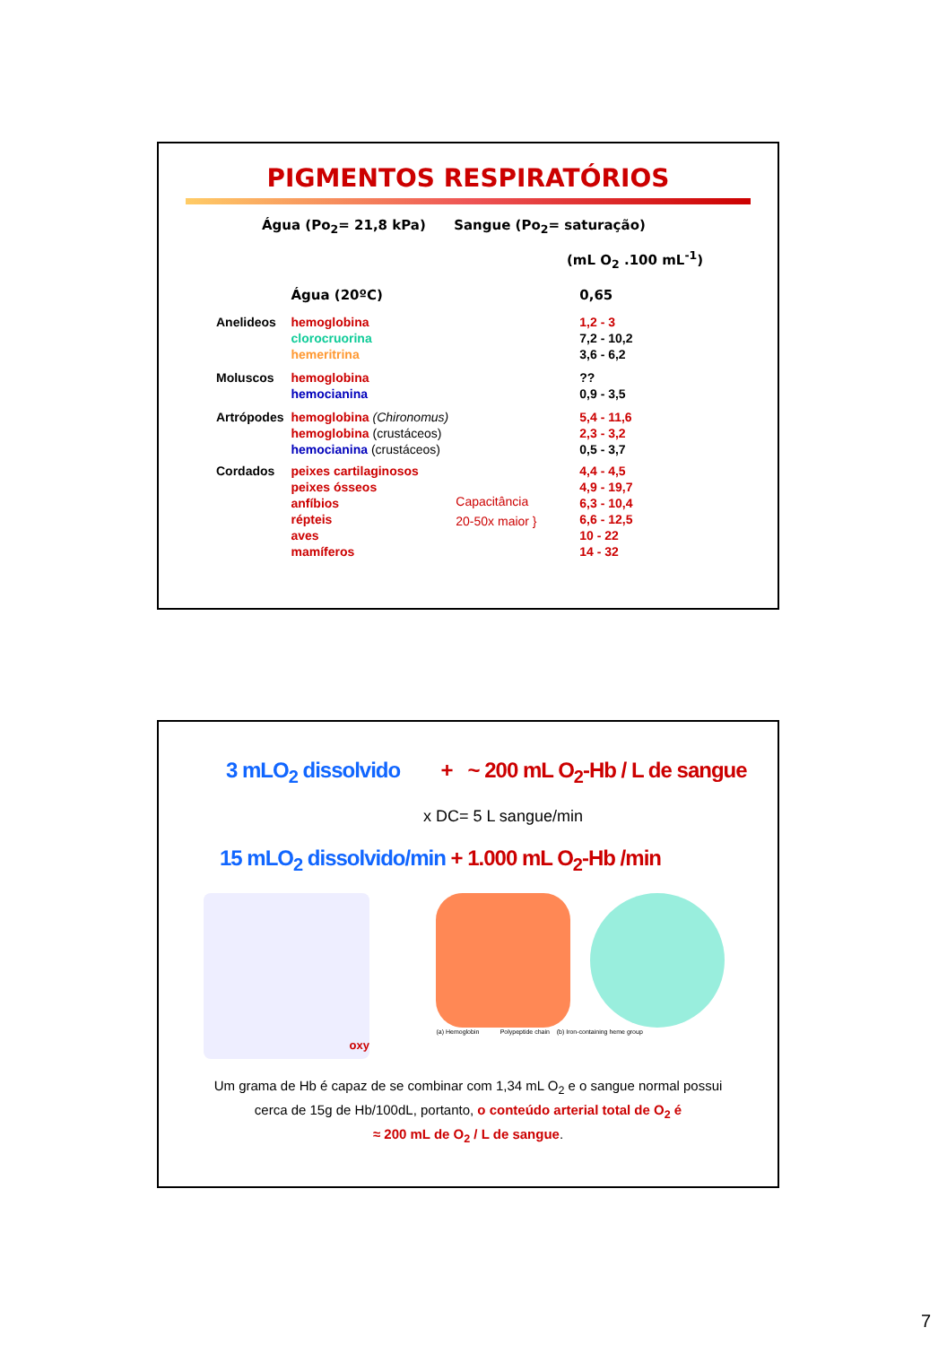PIGMENTOS RESPIRATÓRIOS
Água (Po<sub>2</sub>= 21,8 kPa) Sangue (Po<sub>2</sub>= saturação)
(mL O<sub>2</sub> .100 mL<sup>-1</sup>)
| | Água (20ºC) | | 0,65 |
| Anelideos | hemoglobina clorocruorina hemeritrina | | 1,2 - 3 7,2 - 10,2 3,6 - 6,2 |
| Moluscos | hemoglobina hemocianina | | ?? 0,9 - 3,5 |
| Artrópodes | hemoglobina (Chironomus) hemoglobina (crustáceos) hemocianina (crustáceos) | | 5,4 - 11,6 2,3 - 3,2 0,5 - 3,7 |
| Cordados | peixes cartilaginosos peixes ósseos anfíbios répteis aves mamíferos | Capacitância 20-50x maior } | 4,4 - 4,5 4,9 - 19,7 6,3 - 10,4 6,6 - 12,5 10 - 22 14 - 32 |
3 mLO<sub>2</sub> dissolvido + ~ 200 mL O<sub>2</sub>-Hb / L de sangue
x DC= 5 L sangue/min
15 mLO<sub>2</sub> dissolvido/min + 1.000 mL O<sub>2</sub>-Hb /min
oxy
(a) Hemoglobin Polypeptide chain (b) Iron-containing heme group
Um grama de Hb é capaz de se combinar com 1,34 mL O<sub>2</sub> e o sangue normal possui
cerca de 15g de Hb/100dL, portanto, o conteúdo arterial total de O<sub>2</sub> é
≈ 200 mL de O<sub>2</sub> / L de sangue.
7